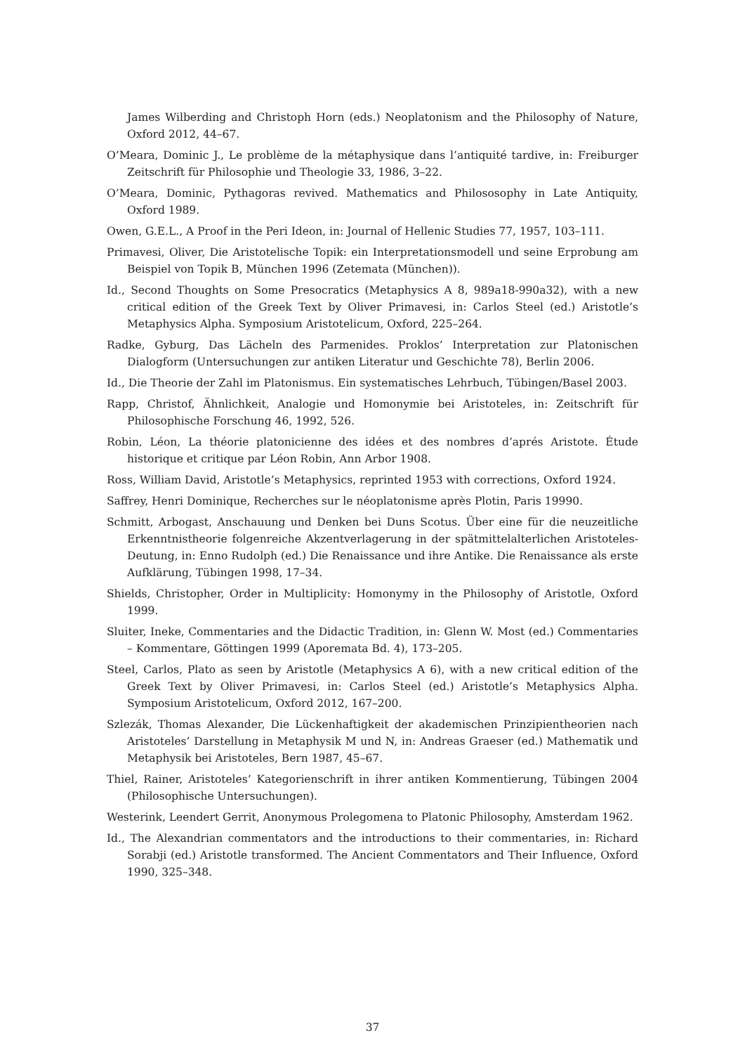James Wilberding and Christoph Horn (eds.) Neoplatonism and the Philosophy of Nature, Oxford 2012, 44–67.
O’Meara, Dominic J., Le problème de la métaphysique dans l’antiquité tardive, in: Freiburger Zeitschrift für Philosophie und Theologie 33, 1986, 3–22.
O’Meara, Dominic, Pythagoras revived. Mathematics and Philososophy in Late Antiquity, Oxford 1989.
Owen, G.E.L., A Proof in the Peri Ideon, in: Journal of Hellenic Studies 77, 1957, 103–111.
Primavesi, Oliver, Die Aristotelische Topik: ein Interpretationsmodell und seine Erprobung am Beispiel von Topik B, München 1996 (Zetemata (München)).
Id., Second Thoughts on Some Presocratics (Metaphysics A 8, 989a18-990a32), with a new critical edition of the Greek Text by Oliver Primavesi, in: Carlos Steel (ed.) Aristotle’s Metaphysics Alpha. Symposium Aristotelicum, Oxford, 225–264.
Radke, Gyburg, Das Lächeln des Parmenides. Proklos’ Interpretation zur Platonischen Dialogform (Untersuchungen zur antiken Literatur und Geschichte 78), Berlin 2006.
Id., Die Theorie der Zahl im Platonismus. Ein systematisches Lehrbuch, Tübingen/Basel 2003.
Rapp, Christof, Ähnlichkeit, Analogie und Homonymie bei Aristoteles, in: Zeitschrift für Philosophische Forschung 46, 1992, 526.
Robin, Léon, La théorie platonicienne des idées et des nombres d’aprés Aristote. Étude historique et critique par Léon Robin, Ann Arbor 1908.
Ross, William David, Aristotle’s Metaphysics, reprinted 1953 with corrections, Oxford 1924.
Saffrey, Henri Dominique, Recherches sur le néoplatonisme après Plotin, Paris 19990.
Schmitt, Arbogast, Anschauung und Denken bei Duns Scotus. Über eine für die neuzeitliche Erkenntnistheorie folgenreiche Akzentverlagerung in der spätmittelalterlichen Aristoteles-Deutung, in: Enno Rudolph (ed.) Die Renaissance und ihre Antike. Die Renaissance als erste Aufklärung, Tübingen 1998, 17–34.
Shields, Christopher, Order in Multiplicity: Homonymy in the Philosophy of Aristotle, Oxford 1999.
Sluiter, Ineke, Commentaries and the Didactic Tradition, in: Glenn W. Most (ed.) Commentaries – Kommentare, Göttingen 1999 (Aporemata Bd. 4), 173–205.
Steel, Carlos, Plato as seen by Aristotle (Metaphysics A 6), with a new critical edition of the Greek Text by Oliver Primavesi, in: Carlos Steel (ed.) Aristotle’s Metaphysics Alpha. Symposium Aristotelicum, Oxford 2012, 167–200.
Szlezák, Thomas Alexander, Die Lückenhaftigkeit der akademischen Prinzipientheorien nach Aristoteles’ Darstellung in Metaphysik M und N, in: Andreas Graeser (ed.) Mathematik und Metaphysik bei Aristoteles, Bern 1987, 45–67.
Thiel, Rainer, Aristoteles’ Kategorienschrift in ihrer antiken Kommentierung, Tübingen 2004 (Philosophische Untersuchungen).
Westerink, Leendert Gerrit, Anonymous Prolegomena to Platonic Philosophy, Amsterdam 1962.
Id., The Alexandrian commentators and the introductions to their commentaries, in: Richard Sorabji (ed.) Aristotle transformed. The Ancient Commentators and Their Influence, Oxford 1990, 325–348.
37